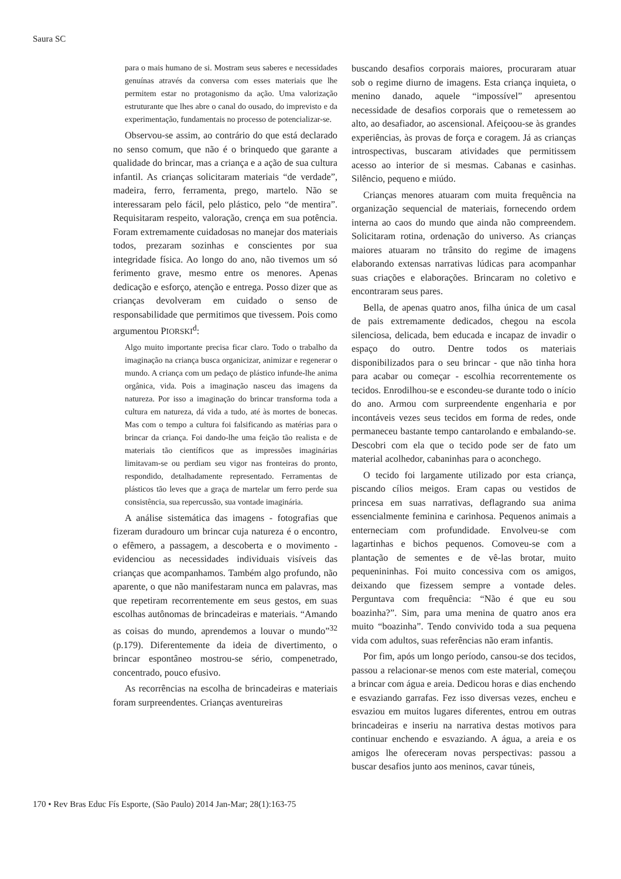Saura SC
para o mais humano de si. Mostram seus saberes e necessidades genuínas através da conversa com esses materiais que lhe permitem estar no protagonismo da ação. Uma valorização estruturante que lhes abre o canal do ousado, do imprevisto e da experimentação, fundamentais no processo de potencializar-se.
Observou-se assim, ao contrário do que está declarado no senso comum, que não é o brinquedo que garante a qualidade do brincar, mas a criança e a ação de sua cultura infantil. As crianças solicitaram materiais “de verdade”, madeira, ferro, ferramenta, prego, martelo. Não se interessaram pelo fácil, pelo plástico, pelo “de mentira”. Requisitaram respeito, valoração, crença em sua potência. Foram extremamente cuidadosas no manejar dos materiais todos, prezaram sozinhas e conscientes por sua integridade física. Ao longo do ano, não tivemos um só ferimento grave, mesmo entre os menores. Apenas dedicação e esforço, atenção e entrega. Posso dizer que as crianças devolveram em cuidado o senso de responsabilidade que permitimos que tivessem. Pois como argumentou PIORSKI<sup>d</sup>:
Algo muito importante precisa ficar claro. Todo o trabalho da imaginação na criança busca organicizar, animizar e regenerar o mundo. A criança com um pedaço de plástico infunde-lhe anima orgânica, vida. Pois a imaginação nasceu das imagens da natureza. Por isso a imaginação do brincar transforma toda a cultura em natureza, dá vida a tudo, até às mortes de bonecas. Mas com o tempo a cultura foi falsificando as matérias para o brincar da criança. Foi dando-lhe uma feição tão realista e de materiais tão científicos que as impressões imaginárias limitavam-se ou perdiam seu vigor nas fronteiras do pronto, respondido, detalhadamente representado. Ferramentas de plásticos tão leves que a graça de martelar um ferro perde sua consistência, sua repercussão, sua vontade imaginária.
A análise sistemática das imagens - fotografias que fizeram duradouro um brincar cuja natureza é o encontro, o efêmero, a passagem, a descoberta e o movimento - evidenciou as necessidades individuais visíveis das crianças que acompanhamos. Também algo profundo, não aparente, o que não manifestaram nunca em palavras, mas que repetiram recorrentemente em seus gestos, em suas escolhas autônomas de brincadeiras e materiais. “Amando as coisas do mundo, aprendemos a louvar o mundo”<sup>32</sup> (p.179). Diferentemente da ideia de divertimento, o brincar espontâneo mostrou-se sério, compenetrado, concentrado, pouco efusivo.
As recorrências na escolha de brincadeiras e materiais foram surpreendentes. Crianças aventureiras
buscando desafios corporais maiores, procuraram atuar sob o regime diurno de imagens. Esta criança inquieta, o menino danado, aquele “impossível” apresentou necessidade de desafios corporais que o remetessem ao alto, ao desafiador, ao ascensional. Afeiçoou-se às grandes experiências, às provas de força e coragem. Já as crianças introspectivas, buscaram atividades que permitissem acesso ao interior de si mesmas. Cabanas e casinhas. Silêncio, pequeno e miúdo.
Crianças menores atuaram com muita frequência na organização sequencial de materiais, fornecendo ordem interna ao caos do mundo que ainda não compreendem. Solicitaram rotina, ordenação do universo. As crianças maiores atuaram no trânsito do regime de imagens elaborando extensas narrativas lúdicas para acompanhar suas criações e elaborações. Brincaram no coletivo e encontraram seus pares.
Bella, de apenas quatro anos, filha única de um casal de pais extremamente dedicados, chegou na escola silenciosa, delicada, bem educada e incapaz de invadir o espaço do outro. Dentre todos os materiais disponibilizados para o seu brincar - que não tinha hora para acabar ou começar - escolhia recorrentemente os tecidos. Enrodilhou-se e escondeu-se durante todo o início do ano. Armou com surpreendente engenharia e por incontáveis vezes seus tecidos em forma de redes, onde permaneceu bastante tempo cantarolando e embalando-se. Descobri com ela que o tecido pode ser de fato um material acolhedor, cabaninhas para o aconchego.
O tecido foi largamente utilizado por esta criança, piscando cílios meigos. Eram capas ou vestidos de princesa em suas narrativas, deflagrando sua anima essencialmente feminina e carinhosa. Pequenos animais a enterneciam com profundidade. Envolveu-se com lagartinhas e bichos pequenos. Comoveu-se com a plantação de sementes e de vê-las brotar, muito pequenininhas. Foi muito concessiva com os amigos, deixando que fizessem sempre a vontade deles. Perguntava com frequência: “Não é que eu sou boazinha?”. Sim, para uma menina de quatro anos era muito “boazinha”. Tendo convivido toda a sua pequena vida com adultos, suas referências não eram infantis.
Por fim, após um longo período, cansou-se dos tecidos, passou a relacionar-se menos com este material, começou a brincar com água e areia. Dedicou horas e dias enchendo e esvaziando garrafas. Fez isso diversas vezes, encheu e esvaziou em muitos lugares diferentes, entrou em outras brincadeiras e inseriu na narrativa destas motivos para continuar enchendo e esvaziando. A água, a areia e os amigos lhe ofereceram novas perspectivas: passou a buscar desafios junto aos meninos, cavar túneis,
170 • Rev Bras Educ Fís Esporte, (São Paulo) 2014 Jan-Mar; 28(1):163-75